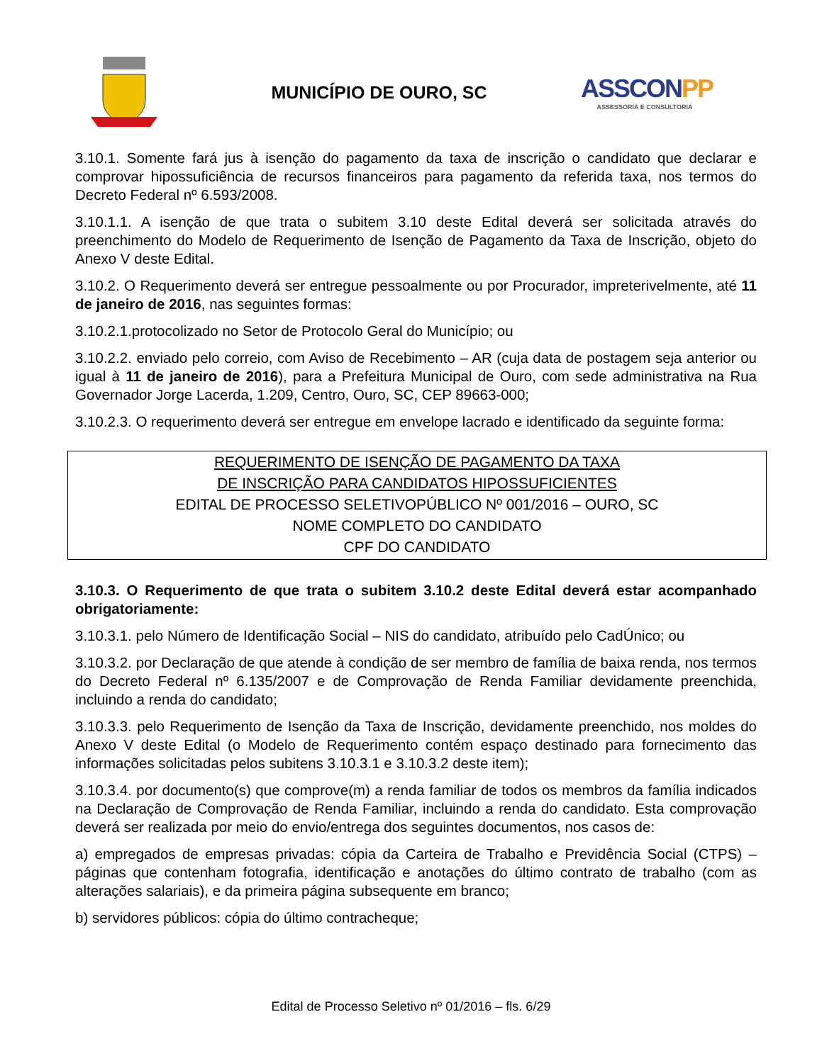MUNICÍPIO DE OURO, SC
ASSCONPP
ASSESSORIA E CONSULTORIA
3.10.1. Somente fará jus à isenção do pagamento da taxa de inscrição o candidato que declarar e comprovar hipossuficiência de recursos financeiros para pagamento da referida taxa, nos termos do Decreto Federal nº 6.593/2008.
3.10.1.1. A isenção de que trata o subitem 3.10 deste Edital deverá ser solicitada através do preenchimento do Modelo de Requerimento de Isenção de Pagamento da Taxa de Inscrição, objeto do Anexo V deste Edital.
3.10.2. O Requerimento deverá ser entregue pessoalmente ou por Procurador, impreterivelmente, até 11 de janeiro de 2016, nas seguintes formas:
3.10.2.1.protocolizado no Setor de Protocolo Geral do Município; ou
3.10.2.2. enviado pelo correio, com Aviso de Recebimento – AR (cuja data de postagem seja anterior ou igual à 11 de janeiro de 2016), para a Prefeitura Municipal de Ouro, com sede administrativa na Rua Governador Jorge Lacerda, 1.209, Centro, Ouro, SC, CEP 89663-000;
3.10.2.3. O requerimento deverá ser entregue em envelope lacrado e identificado da seguinte forma:
REQUERIMENTO DE ISENÇÃO DE PAGAMENTO DA TAXA
DE INSCRIÇÃO PARA CANDIDATOS HIPOSSUFICIENTES
EDITAL DE PROCESSO SELETIVOPÚBLICO Nº 001/2016 – OURO, SC
NOME COMPLETO DO CANDIDATO
CPF DO CANDIDATO
3.10.3. O Requerimento de que trata o subitem 3.10.2 deste Edital deverá estar acompanhado obrigatoriamente:
3.10.3.1. pelo Número de Identificação Social – NIS do candidato, atribuído pelo CadÚnico; ou
3.10.3.2. por Declaração de que atende à condição de ser membro de família de baixa renda, nos termos do Decreto Federal nº 6.135/2007 e de Comprovação de Renda Familiar devidamente preenchida, incluindo a renda do candidato;
3.10.3.3. pelo Requerimento de Isenção da Taxa de Inscrição, devidamente preenchido, nos moldes do Anexo V deste Edital (o Modelo de Requerimento contém espaço destinado para fornecimento das informações solicitadas pelos subitens 3.10.3.1 e 3.10.3.2 deste item);
3.10.3.4. por documento(s) que comprove(m) a renda familiar de todos os membros da família indicados na Declaração de Comprovação de Renda Familiar, incluindo a renda do candidato. Esta comprovação deverá ser realizada por meio do envio/entrega dos seguintes documentos, nos casos de:
a) empregados de empresas privadas: cópia da Carteira de Trabalho e Previdência Social (CTPS) – páginas que contenham fotografia, identificação e anotações do último contrato de trabalho (com as alterações salariais), e da primeira página subsequente em branco;
b) servidores públicos: cópia do último contracheque;
Edital de Processo Seletivo nº 01/2016 – fls. 6/29